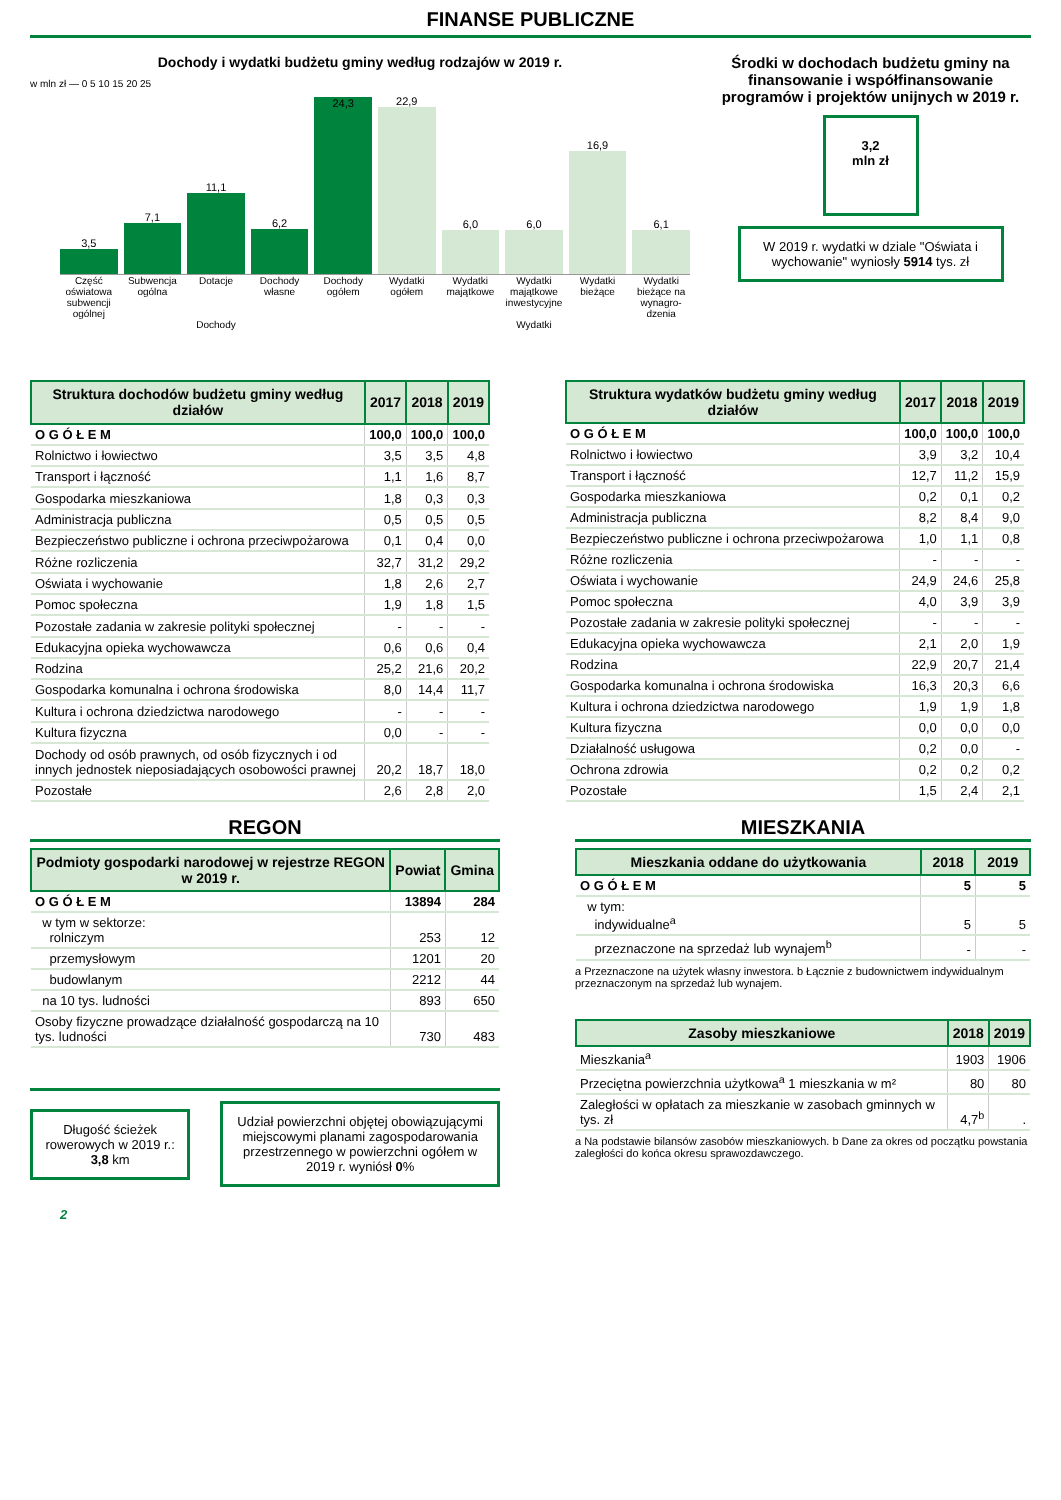FINANSE PUBLICZNE
Dochody i wydatki budżetu gminy według rodzajów w 2019 r.
w mln zł — 0 5 10 15 20 25
3,5
7,1
11,1
6,2
24,3
22,9
6,0
6,0
16,9
6,1
Część oświatowa subwencji ogólnej Subwencja ogólna Dotacje Dochody własne Dochody ogółem Wydatki ogółem Wydatki majątkowe Wydatki majątkowe inwestycyjne Wydatki bieżące Wydatki bieżące na wynagro-dzenia
Dochody Wydatki
Środki w dochodach budżetu gminy na finansowanie i współfinansowanie programów i projektów unijnych w 2019 r.
3,2
mln zł
W 2019 r. wydatki w dziale "Oświata i wychowanie" wyniosły 5914 tys. zł
| Struktura dochodów budżetu gminy według działów | 2017 | 2018 | 2019 |
| --- | --- | --- | --- |
| O G Ó Ł E M | 100,0 | 100,0 | 100,0 |
| Rolnictwo i łowiectwo | 3,5 | 3,5 | 4,8 |
| Transport i łączność | 1,1 | 1,6 | 8,7 |
| Gospodarka mieszkaniowa | 1,8 | 0,3 | 0,3 |
| Administracja publiczna | 0,5 | 0,5 | 0,5 |
| Bezpieczeństwo publiczne i ochrona przeciwpożarowa | 0,1 | 0,4 | 0,0 |
| Różne rozliczenia | 32,7 | 31,2 | 29,2 |
| Oświata i wychowanie | 1,8 | 2,6 | 2,7 |
| Pomoc społeczna | 1,9 | 1,8 | 1,5 |
| Pozostałe zadania w zakresie polityki społecznej | - | - | - |
| Edukacyjna opieka wychowawcza | 0,6 | 0,6 | 0,4 |
| Rodzina | 25,2 | 21,6 | 20,2 |
| Gospodarka komunalna i ochrona środowiska | 8,0 | 14,4 | 11,7 |
| Kultura i ochrona dziedzictwa narodowego | - | - | - |
| Kultura fizyczna | 0,0 | - | - |
| Dochody od osób prawnych, od osób fizycznych i od innych jednostek nieposiadających osobowości prawnej | 20,2 | 18,7 | 18,0 |
| Pozostałe | 2,6 | 2,8 | 2,0 |
| Struktura wydatków budżetu gminy według działów | 2017 | 2018 | 2019 |
| --- | --- | --- | --- |
| O G Ó Ł E M | 100,0 | 100,0 | 100,0 |
| Rolnictwo i łowiectwo | 3,9 | 3,2 | 10,4 |
| Transport i łączność | 12,7 | 11,2 | 15,9 |
| Gospodarka mieszkaniowa | 0,2 | 0,1 | 0,2 |
| Administracja publiczna | 8,2 | 8,4 | 9,0 |
| Bezpieczeństwo publiczne i ochrona przeciwpożarowa | 1,0 | 1,1 | 0,8 |
| Różne rozliczenia | - | - | - |
| Oświata i wychowanie | 24,9 | 24,6 | 25,8 |
| Pomoc społeczna | 4,0 | 3,9 | 3,9 |
| Pozostałe zadania w zakresie polityki społecznej | - | - | - |
| Edukacyjna opieka wychowawcza | 2,1 | 2,0 | 1,9 |
| Rodzina | 22,9 | 20,7 | 21,4 |
| Gospodarka komunalna i ochrona środowiska | 16,3 | 20,3 | 6,6 |
| Kultura i ochrona dziedzictwa narodowego | 1,9 | 1,9 | 1,8 |
| Kultura fizyczna | 0,0 | 0,0 | 0,0 |
| Działalność usługowa | 0,2 | 0,0 | - |
| Ochrona zdrowia | 0,2 | 0,2 | 0,2 |
| Pozostałe | 1,5 | 2,4 | 2,1 |
REGON
| Podmioty gospodarki narodowej w rejestrze REGON w 2019 r. | Powiat | Gmina |
| --- | --- | --- |
| O G Ó Ł E M | 13894 | 284 |
| w tym w sektorze: rolniczym | 253 | 12 |
| przemysłowym | 1201 | 20 |
| budowlanym | 2212 | 44 |
| na 10 tys. ludności | 893 | 650 |
| Osoby fizyczne prowadzące działalność gospodarczą na 10 tys. ludności | 730 | 483 |
Długość ścieżek rowerowych w 2019 r.: 3,8 km
Udział powierzchni objętej obowiązującymi miejscowymi planami zagospodarowania przestrzennego w powierzchni ogółem w 2019 r. wyniósł 0%
2
MIESZKANIA
| Mieszkania oddane do użytkowania | 2018 | 2019 |
| --- | --- | --- |
| O G Ó Ł E M | 5 | 5 |
| w tym: indywidualne<sup>a</sup> | 5 | 5 |
| przeznaczone na sprzedaż lub wynajem<sup>b</sup> | - | - |
a Przeznaczone na użytek własny inwestora. b Łącznie z budownictwem indywidualnym przeznaczonym na sprzedaż lub wynajem.
| Zasoby mieszkaniowe | 2018 | 2019 |
| --- | --- | --- |
| Mieszkania<sup>a</sup> | 1903 | 1906 |
| Przeciętna powierzchnia użytkowa<sup>a</sup> 1 mieszkania w m² | 80 | 80 |
| Zaległości w opłatach za mieszkanie w zasobach gminnych w tys. zł | 4,7<sup>b</sup> | . |
a Na podstawie bilansów zasobów mieszkaniowych. b Dane za okres od początku powstania zaległości do końca okresu sprawozdawczego.